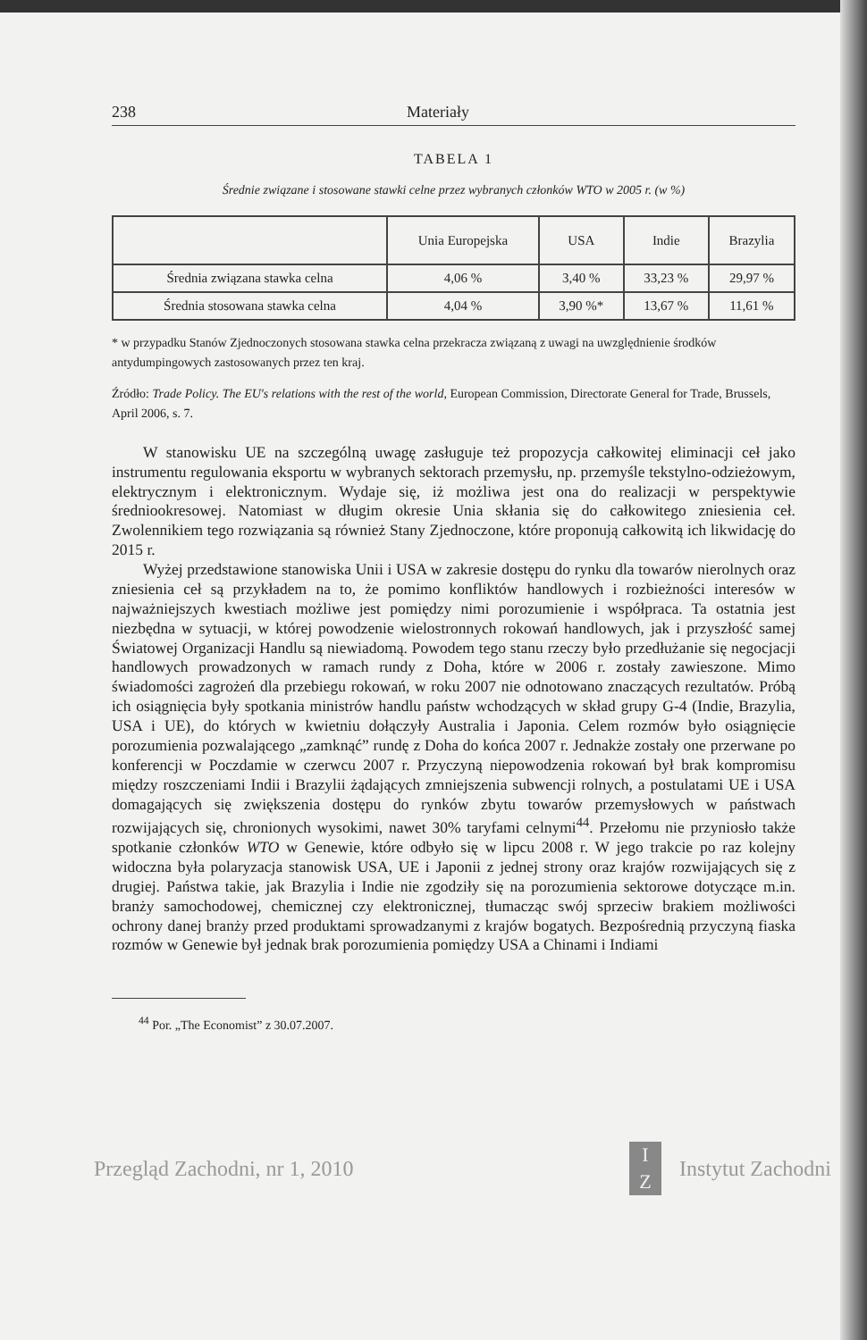238 Materiały
TABELA 1
Średnie związane i stosowane stawki celne przez wybranych członków WTO w 2005 r. (w %)
| | Unia Europejska | USA | Indie | Brazylia |
| --- | --- | --- | --- | --- |
| Średnia związana stawka celna | 4,06 % | 3,40 % | 33,23 % | 29,97 % |
| Średnia stosowana stawka celna | 4,04 % | 3,90 %* | 13,67 % | 11,61 % |
* w przypadku Stanów Zjednoczonych stosowana stawka celna przekracza związaną z uwagi na uwzględnienie środków antydumpingowych zastosowanych przez ten kraj.
Źródło: Trade Policy. The EU's relations with the rest of the world, European Commission, Directorate General for Trade, Brussels, April 2006, s. 7.
W stanowisku UE na szczególną uwagę zasługuje też propozycja całkowitej eliminacji ceł jako instrumentu regulowania eksportu w wybranych sektorach przemysłu, np. przemyśle tekstylno-odzieżowym, elektrycznym i elektronicznym. Wydaje się, iż możliwa jest ona do realizacji w perspektywie średniookresowej. Natomiast w długim okresie Unia skłania się do całkowitego zniesienia ceł. Zwolennikiem tego rozwiązania są również Stany Zjednoczone, które proponują całkowitą ich likwidację do 2015 r.
Wyżej przedstawione stanowiska Unii i USA w zakresie dostępu do rynku dla towarów nierolnych oraz zniesienia ceł są przykładem na to, że pomimo konfliktów handlowych i rozbieżności interesów w najważniejszych kwestiach możliwe jest pomiędzy nimi porozumienie i współpraca. Ta ostatnia jest niezbędna w sytuacji, w której powodzenie wielostronnych rokowań handlowych, jak i przyszłość samej Światowej Organizacji Handlu są niewiadomą. Powodem tego stanu rzeczy było przedłużanie się negocjacji handlowych prowadzonych w ramach rundy z Doha, które w 2006 r. zostały zawieszone. Mimo świadomości zagrożeń dla przebiegu rokowań, w roku 2007 nie odnotowano znaczących rezultatów. Próbą ich osiągnięcia były spotkania ministrów handlu państw wchodzących w skład grupy G-4 (Indie, Brazylia, USA i UE), do których w kwietniu dołączyły Australia i Japonia. Celem rozmów było osiągnięcie porozumienia pozwalającego „zamknąć” rundę z Doha do końca 2007 r. Jednakże zostały one przerwane po konferencji w Poczdamie w czerwcu 2007 r. Przyczyną niepowodzenia rokowań był brak kompromisu między roszczeniami Indii i Brazylii żądających zmniejszenia subwencji rolnych, a postulatami UE i USA domagających się zwiększenia dostępu do rynków zbytu towarów przemysłowych w państwach rozwijających się, chronionych wysokimi, nawet 30% taryfami celnymi<sup>44</sup>. Przełomu nie przyniosło także spotkanie członków WTO w Genewie, które odbyło się w lipcu 2008 r. W jego trakcie po raz kolejny widoczna była polaryzacja stanowisk USA, UE i Japonii z jednej strony oraz krajów rozwijających się z drugiej. Państwa takie, jak Brazylia i Indie nie zgodziły się na porozumienia sektorowe dotyczące m.in. branży samochodowej, chemicznej czy elektronicznej, tłumacząc swój sprzeciw brakiem możliwości ochrony danej branży przed produktami sprowadzanymi z krajów bogatych. Bezpośrednią przyczyną fiaska rozmów w Genewie był jednak brak porozumienia pomiędzy USA a Chinami i Indiami
<sup>44</sup> Por. „The Economist” z 30.07.2007.
Przegląd Zachodni, nr 1, 2010 I
Z Instytut Zachodni